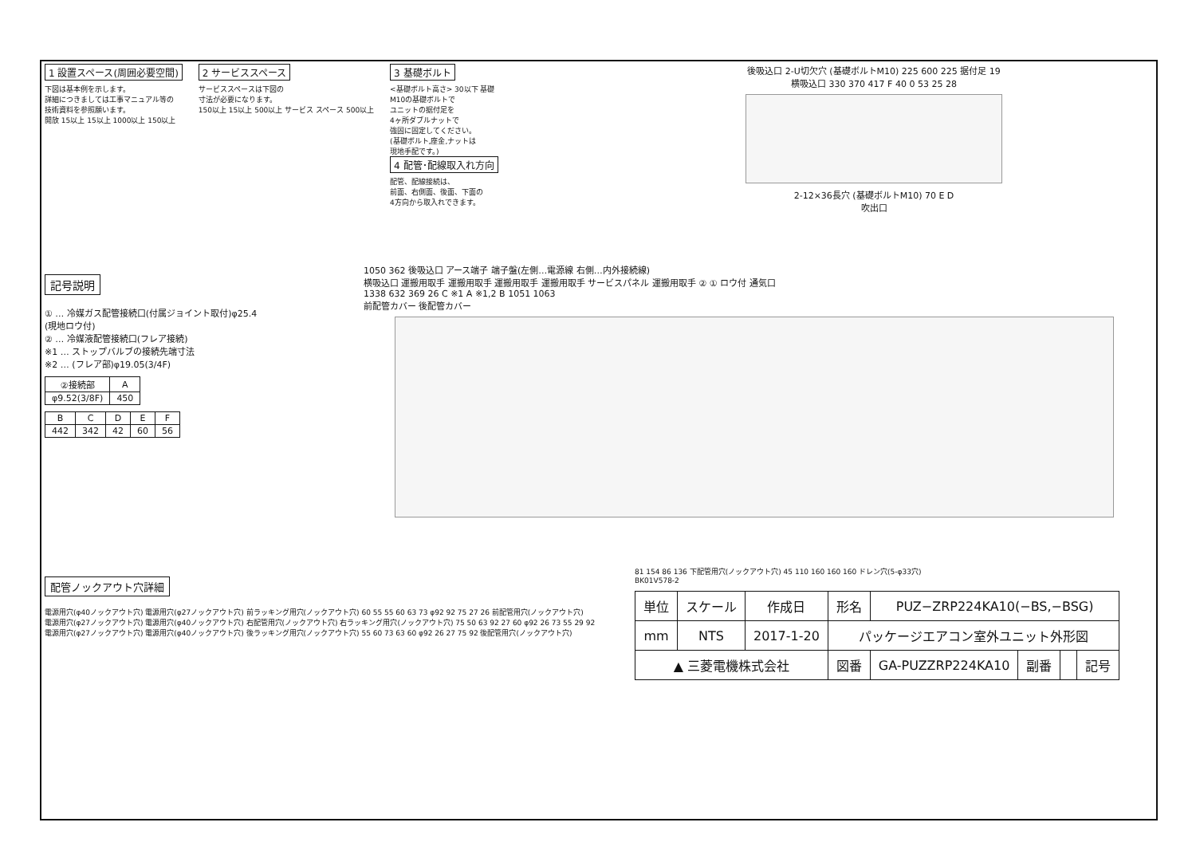1 設置スペース(周囲必要空間)
下図は基本例を示します。
詳細につきましては工事マニュアル等の
技術資料を参照願います。
開放 15以上 15以上 1000以上 150以上
2 サービススペース
サービススペースは下図の
寸法が必要になります。
150以上 15以上 500以上 サービス スペース 500以上
3 基礎ボルト
<基礎ボルト高さ> 30以下 基礎
M10の基礎ボルトで
ユニットの据付足を
4ヶ所ダブルナットで
強固に固定してください。
(基礎ボルト,座金,ナットは
現地手配です。)
4 配管･配線取入れ方向
配管、配線接続は、
前面、右側面、後面、下面の
4方向から取入れできます。
後吸込口 2-U切欠穴 (基礎ボルトM10) 225 600 225 据付足 19
横吸込口 330 370 417 F 40 0 53 25 28
2-12×36長穴 (基礎ボルトM10) 70 E D
吹出口
記号説明
① … 冷媒ガス配管接続口(付属ジョイント取付)φ25.4
(現地ロウ付)
② … 冷媒液配管接続口(フレア接続)
※1 … ストップバルブの接続先端寸法
※2 … (フレア部)φ19.05(3/4F)
| ②接続部 | A |
| --- | --- |
| φ9.52(3/8F) | 450 |
| B | C | D | E | F |
| --- | --- | --- | --- | --- |
| 442 | 342 | 42 | 60 | 56 |
1050 362 後吸込口 アース端子 端子盤(左側…電源線 右側…内外接続線)
横吸込口 運搬用取手 運搬用取手 運搬用取手 運搬用取手 サービスパネル 運搬用取手 ② ① ロウ付 通気口
1338 632 369 26 C ※1 A ※1,2 B 1051 1063
前配管カバー 後配管カバー
配管ノックアウト穴詳細
電源用穴(φ40ノックアウト穴) 電源用穴(φ27ノックアウト穴) 前ラッキング用穴(ノックアウト穴) 60 55 55 60 63 73 φ92 92 75 27 26 前配管用穴(ノックアウト穴)
電源用穴(φ27ノックアウト穴) 電源用穴(φ40ノックアウト穴) 右配管用穴(ノックアウト穴) 右ラッキング用穴(ノックアウト穴) 75 50 63 92 27 60 φ92 26 73 55 29 92
電源用穴(φ27ノックアウト穴) 電源用穴(φ40ノックアウト穴) 後ラッキング用穴(ノックアウト穴) 55 60 73 63 60 φ92 26 27 75 92 後配管用穴(ノックアウト穴)
81 154 86 136 下配管用穴(ノックアウト穴) 45 110 160 160 160 ドレン穴(5-φ33穴)
BK01V578-2
| 単位 | スケール | 作成日 | 形名 | PUZ−ZRP224KA10(−BS,−BSG) | | | |
| mm | NTS | 2017-1-20 | パッケージエアコン室外ユニット外形図 | | | | |
| ▲ 三菱電機株式会社 | | | 図番 | GA-PUZZRP224KA10 | 副番 | | 記号 |